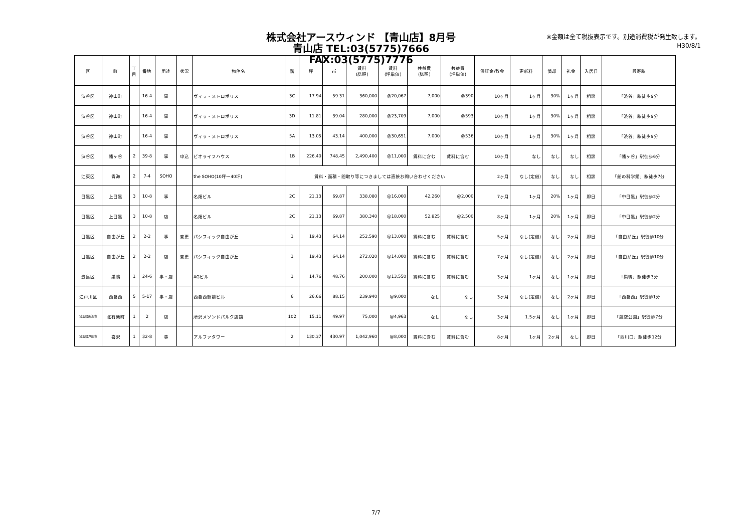株式会社アースウィンド 【青山店】8月号
青山店 TEL:03(5775)7666 FAX:03(5775)7776
※金額は全て税抜表示です。別途消費税が発生致します。
H30/8/1
| 区 | 町 | 丁 目 | 番地 | 用途 | 状況 | 物件名 | 階 | 坪 | ㎡ | 賃料 (総額) | 賃料 (坪単価) | 共益費 (総額) | 共益費 (坪単価) | 保証金/敷金 | 更新料 | 償却 | 礼金 | 入居日 | 最寄駅 |
| --- | --- | --- | --- | --- | --- | --- | --- | --- | --- | --- | --- | --- | --- | --- | --- | --- | --- | --- | --- |
| 渋谷区 | 神山町 | | 16-4 | 事 | | ヴィラ・メトロポリス | 3C | 17.94 | 59.31 | 360,000 | @20,067 | 7,000 | @390 | 10ヶ月 | 1ヶ月 | 30% | 1ヶ月 | 相談 | 「渋谷」駅徒歩9分 |
| 渋谷区 | 神山町 | | 16-4 | 事 | | ヴィラ・メトロポリス | 3D | 11.81 | 39.04 | 280,000 | @23,709 | 7,000 | @593 | 10ヶ月 | 1ヶ月 | 30% | 1ヶ月 | 相談 | 「渋谷」駅徒歩9分 |
| 渋谷区 | 神山町 | | 16-4 | 事 | | ヴィラ・メトロポリス | 5A | 13.05 | 43.14 | 400,000 | @30,651 | 7,000 | @536 | 10ヶ月 | 1ヶ月 | 30% | 1ヶ月 | 相談 | 「渋谷」駅徒歩9分 |
| 渋谷区 | 幡ヶ谷 | 2 | 39-8 | 事 | 申込 | ビオライフハウス | 1B | 226.40 | 748.45 | 2,490,400 | @11,000 | 賃料に含む | 賃料に含む | 10ヶ月 | なし | なし | なし | 相談 | 「幡ヶ谷」駅徒歩6分 |
| 江東区 | 青海 | 2 | 7-4 | SOHO | | the SOHO(10坪～40坪) | 賃料・面積・間取り等につきましては直接お問い合わせください | | | | | | | 2ヶ月 | なし(定借) | なし | なし | 相談 | 「船の科学館」駅徒歩7分 |
| 目黒区 | 上目黒 | 3 | 10-8 | 事 | | 名畑ビル | 2C | 21.13 | 69.87 | 338,080 | @16,000 | 42,260 | @2,000 | 7ヶ月 | 1ヶ月 | 20% | 1ヶ月 | 即日 | 「中目黒」駅徒歩2分 |
| 目黒区 | 上目黒 | 3 | 10-8 | 店 | | 名畑ビル | 2C | 21.13 | 69.87 | 380,340 | @18,000 | 52,825 | @2,500 | 8ヶ月 | 1ヶ月 | 20% | 1ヶ月 | 即日 | 「中目黒」駅徒歩2分 |
| 目黒区 | 自由が丘 | 2 | 2-2 | 事 | 変更 | パシフィック自由が丘 | 1 | 19.43 | 64.14 | 252,590 | @13,000 | 賃料に含む | 賃料に含む | 5ヶ月 | なし(定借) | なし | 2ヶ月 | 即日 | 「自由が丘」駅徒歩10分 |
| 目黒区 | 自由が丘 | 2 | 2-2 | 店 | 変更 | パシフィック自由が丘 | 1 | 19.43 | 64.14 | 272,020 | @14,000 | 賃料に含む | 賃料に含む | 7ヶ月 | なし(定借) | なし | 2ヶ月 | 即日 | 「自由が丘」駅徒歩10分 |
| 豊島区 | 巣鴨 | 1 | 24-6 | 事・店 | | AGビル | 1 | 14.76 | 48.76 | 200,000 | @13,550 | 賃料に含む | 賃料に含む | 3ヶ月 | 1ヶ月 | なし | 1ヶ月 | 即日 | 「巣鴨」駅徒歩3分 |
| 江戸川区 | 西葛西 | 5 | 5-17 | 事・店 | | 西葛西駅前ビル | 6 | 26.66 | 88.15 | 239,940 | @9,000 | なし | なし | 3ヶ月 | なし(定借) | なし | 2ヶ月 | 即日 | 「西葛西」駅徒歩1分 |
| 埼玉県所沢市 | 北有楽町 | 1 | 2 | 店 | | 所沢メゾンドパルク店舗 | 102 | 15.11 | 49.97 | 75,000 | @4,963 | なし | なし | 3ヶ月 | 1.5ヶ月 | なし | 1ヶ月 | 即日 | 「航空公園」駅徒歩7分 |
| 埼玉県戸田市 | 喜沢 | 1 | 32-8 | 事 | | アルファタワー | 2 | 130.37 | 430.97 | 1,042,960 | @8,000 | 賃料に含む | 賃料に含む | 8ヶ月 | 1ヶ月 | 2ヶ月 | なし | 即日 | 「西川口」駅徒歩12分 |
7/7